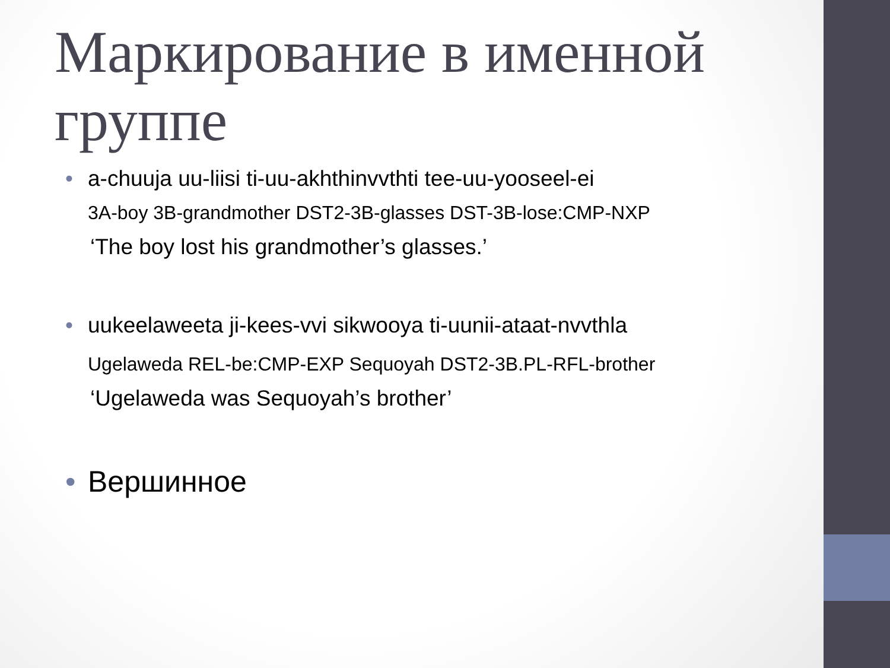Маркирование в именной группе
• a-chuuja uu-liisi ti-uu-akhthinvvthti tee-uu-yooseel-ei
3A-boy 3B-grandmother DST2-3B-glasses DST-3B-lose:CMP-NXP
‘The boy lost his grandmother’s glasses.’
• uukeelaweeta ji-kees-vvi sikwooya ti-uunii-ataat-nvvthla
Ugelaweda REL-be:CMP-EXP Sequoyah DST2-3B.PL-RFL-brother
‘Ugelaweda was Sequoyah’s brother’
• Вершинное